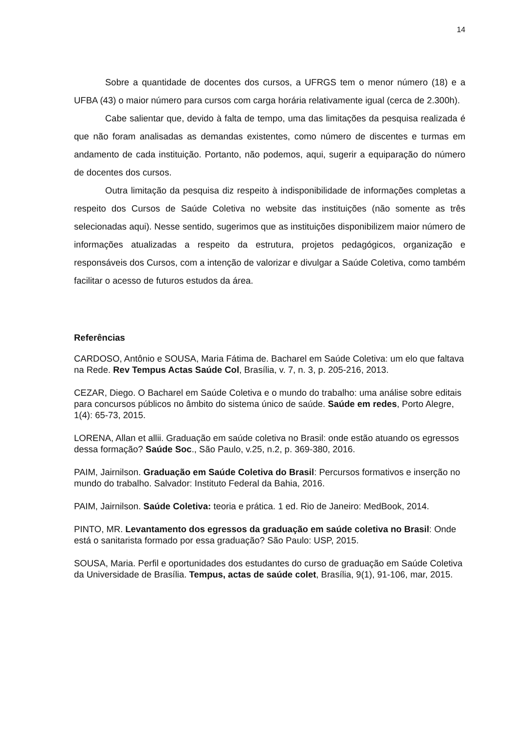14
Sobre a quantidade de docentes dos cursos, a UFRGS tem o menor número (18) e a UFBA (43) o maior número para cursos com carga horária relativamente igual (cerca de 2.300h).
Cabe salientar que, devido à falta de tempo, uma das limitações da pesquisa realizada é que não foram analisadas as demandas existentes, como número de discentes e turmas em andamento de cada instituição. Portanto, não podemos, aqui, sugerir a equiparação do número de docentes dos cursos.
Outra limitação da pesquisa diz respeito à indisponibilidade de informações completas a respeito dos Cursos de Saúde Coletiva no website das instituições (não somente as três selecionadas aqui). Nesse sentido, sugerimos que as instituições disponibilizem maior número de informações atualizadas a respeito da estrutura, projetos pedagógicos, organização e responsáveis dos Cursos, com a intenção de valorizar e divulgar a Saúde Coletiva, como também facilitar o acesso de futuros estudos da área.
Referências
CARDOSO, Antônio e SOUSA, Maria Fátima de. Bacharel em Saúde Coletiva: um elo que faltava na Rede. Rev Tempus Actas Saúde Col, Brasília, v. 7, n. 3, p. 205-216, 2013.
CEZAR, Diego. O Bacharel em Saúde Coletiva e o mundo do trabalho: uma análise sobre editais para concursos públicos no âmbito do sistema único de saúde. Saúde em redes, Porto Alegre, 1(4): 65-73, 2015.
LORENA, Allan et allii. Graduação em saúde coletiva no Brasil: onde estão atuando os egressos dessa formação? Saúde Soc., São Paulo, v.25, n.2, p. 369-380, 2016.
PAIM, Jairnilson. Graduação em Saúde Coletiva do Brasil: Percursos formativos e inserção no mundo do trabalho. Salvador: Instituto Federal da Bahia, 2016.
PAIM, Jairnilson. Saúde Coletiva: teoria e prática. 1 ed. Rio de Janeiro: MedBook, 2014.
PINTO, MR. Levantamento dos egressos da graduação em saúde coletiva no Brasil: Onde está o sanitarista formado por essa graduação? São Paulo: USP, 2015.
SOUSA, Maria. Perfil e oportunidades dos estudantes do curso de graduação em Saúde Coletiva da Universidade de Brasília. Tempus, actas de saúde colet, Brasília, 9(1), 91-106, mar, 2015.